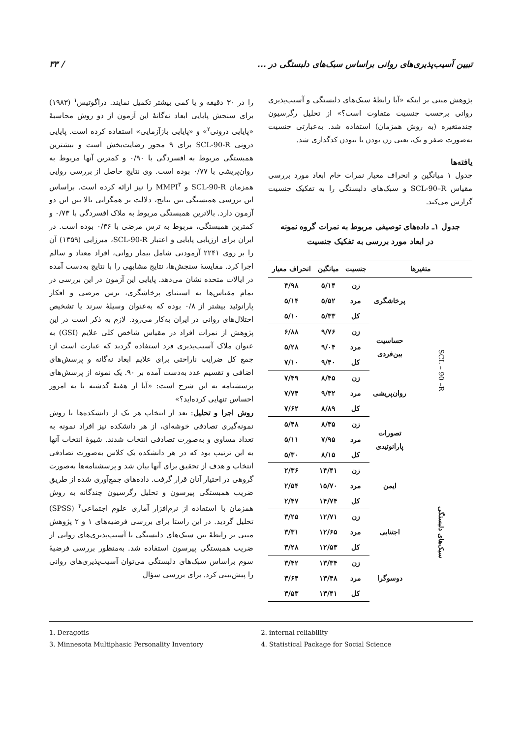تبیین آسیب‌پذیری‌های روانی براساس سبک‌های دلبستگی در ... / ۳۳
را در ۳۰ دقیقه و یا کمی بیشتر تکمیل نمایند. دراگوتیس<sup>۱</sup> (۱۹۸۳) برای سنجش پایایی ابعاد نه‌گانهٔ این آزمون از دو روش محاسبهٔ «پایایی درونی<sup>۲</sup>» و «پایایی بازآزمایی» استفاده کرده است. پایایی درونی SCL-90-R برای ۹ محور رضایت‌بخش است و بیشترین همبستگی مربوط به افسردگی با ۰/۹۰ و کمترین آنها مربوط به روان‌پریشی با ۰/۷۷ بوده است. وی نتایج حاصل از بررسی روایی همزمان SCL-90-R و MMPI<sup>۳</sup> را نیز ارائه کرده است. براساس این بررسی همبستگی بین نتایج، دلالت بر همگرایی بالا بین این دو آزمون دارد. بالاترین همبستگی مربوط به ملاک افسردگی با ۰/۷۳ و کمترین همبستگی، مربوط به ترس مرضی با ۰/۳۶ بوده است. در ایران برای ارزیابی پایایی و اعتبار SCL-90-R، میرزایی (۱۳۵۹) آن را بر روی ۲۲۴۱ آزمودنی شامل بیمار روانی، افراد معتاد و سالم اجرا کرد. مقایسهٔ سنجش‌ها، نتایج مشابهی را با نتایج به‌دست آمده در ایالات متحده نشان می‌دهد. پایایی این آزمون در این بررسی در تمام مقیاس‌ها به استثنای پرخاشگری، ترس مرضی و افکار پارانوئید بیشتر از ۰/۸ بوده که به‌عنوان وسیلهٔ سرند یا تشخیص اختلال‌های روانی در ایران به‌کار می‌رود. لازم به ذکر است در این پژوهش از نمرات افراد در مقیاس شاخص کلی علایم (GSI) به عنوان ملاک آسیب‌پذیری فرد استفاده گردید که عبارت است از: جمع کل ضرایب ناراحتی برای علایم ابعاد نه‌گانه و پرسش‌های اضافی و تقسیم عدد به‌دست آمده بر ۹۰. یک نمونه از پرسش‌های پرسشنامه به این شرح است: «آیا از هفتهٔ گذشته تا به امروز احساس تنهایی کرده‌اید؟»
روش اجرا و تحلیل: بعد از انتخاب هر یک از دانشکده‌ها با روش نمونه‌گیری تصادفی خوشه‌ای، از هر دانشکده نیز افراد نمونه به تعداد مساوی و به‌صورت تصادفی انتخاب شدند. شیوهٔ انتخاب آنها به این ترتیب بود که در هر دانشکده یک کلاس به‌صورت تصادفی انتخاب و هدف از تحقیق برای آنها بیان شد و پرسشنامه‌ها به‌صورت گروهی در اختیار آنان قرار گرفت. داده‌های جمع‌آوری شده از طریق ضریب همبستگی پیرسون و تحلیل رگرسیون چندگانه به روش همزمان با استفاده از نرم‌افزار آماری علوم اجتماعی<sup>۴</sup> (SPSS) تحلیل گردید. در این راستا برای بررسی فرضیه‌های ۱ و ۲ پژوهش مبنی بر رابطهٔ بین سبک‌های دلبستگی با آسیب‌پذیری‌های روانی از ضریب همبستگی پیرسون استفاده شد. به‌منظور بررسی فرضیهٔ سوم براساس سبک‌های دلبستگی می‌توان آسیب‌پذیری‌های روانی را پیش‌بینی کرد. برای بررسی سؤال
پژوهش مبنی بر اینکه «آیا رابطهٔ سبک‌های دلبستگی و آسیب‌پذیری روانی برحسب جنسیت متفاوت است؟» از تحلیل رگرسیون چندمتغیره (به روش همزمان) استفاده شد. به‌عبارتی جنسیت به‌صورت صفر و یک، یعنی زن بودن یا نبودن کدگذاری شد.
یافته‌ها
جدول ۱ میانگین و انحراف معیار نمرات خام ابعاد مورد بررسی مقیاس SCL-90–R و سبک‌های دلبستگی را به تفکیک جنسیت گزارش می‌کند.
جدول ۱ـ داده‌های توصیفی مربوط به نمرات گروه نمونه
در ابعاد مورد بررسی به تفکیک جنسیت
| متغیرها | | جنسیت | میانگین | انحراف معیار |
| --- | --- | --- | --- | --- |
| SCL – 90 –R | پرخاشگری | زن | ۵/۱۴ | ۴/۹۸ |
| | | مرد | ۵/۵۲ | ۵/۱۴ |
| | | کل | ۵/۳۳ | ۵/۱۰ |
| | حساسیت بین‌فردی | زن | ۹/۷۶ | ۶/۸۸ |
| | | مرد | ۹/۰۴ | ۵/۲۸ |
| | | کل | ۹/۴۰ | ۷/۱۰ |
| | روان‌پریشی | زن | ۸/۴۵ | ۷/۴۹ |
| | | مرد | ۹/۳۲ | ۷/۷۴ |
| | | کل | ۸/۸۹ | ۷/۶۲ |
| | تصورات پارانوئیدی | زن | ۸/۳۵ | ۵/۴۸ |
| | | مرد | ۷/۹۵ | ۵/۱۱ |
| | | کل | ۸/۱۵ | ۵/۳۰ |
| سبک‌های دلبستگی | ایمن | زن | ۱۴/۴۱ | ۲/۳۶ |
| | | مرد | ۱۵/۷۰ | ۲/۵۴ |
| | | کل | ۱۴/۷۴ | ۲/۴۷ |
| | اجتنابی | زن | ۱۲/۷۱ | ۳/۲۵ |
| | | مرد | ۱۲/۶۵ | ۳/۳۱ |
| | | کل | ۱۲/۵۳ | ۳/۲۸ |
| | دوسوگرا | زن | ۱۳/۳۴ | ۳/۴۲ |
| | | مرد | ۱۳/۴۸ | ۳/۶۴ |
| | | کل | ۱۳/۴۱ | ۳/۵۳ |
1. Deragotis
2. internal reliability
3. Minnesota Multiphasic Personality Inventory
4. Statistical Package for Social Science